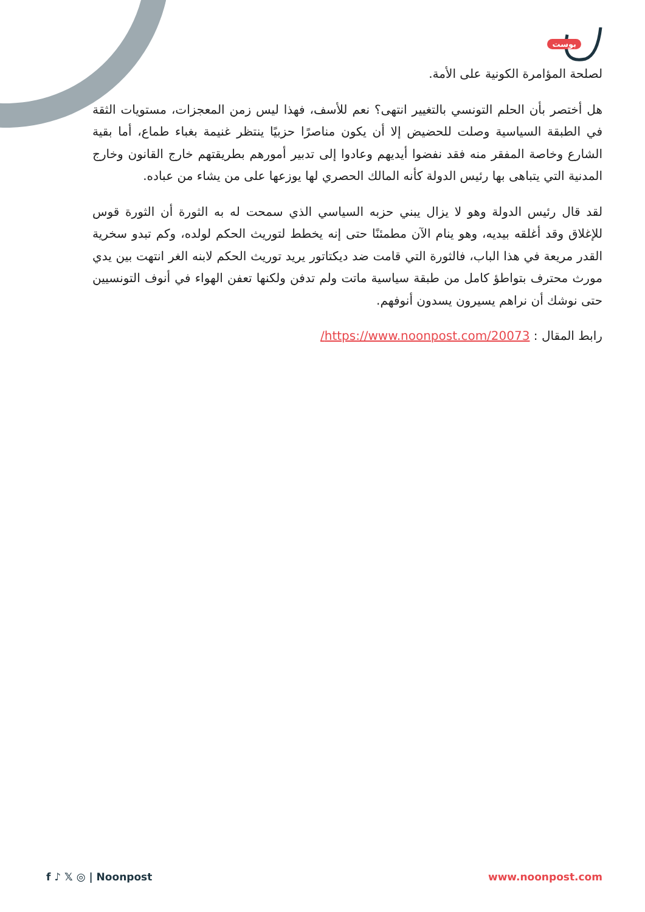بوست
لصلحة المؤامرة الكونية على الأمة.
هل أختصر بأن الحلم التونسي بالتغيير انتهى؟ نعم للأسف، فهذا ليس زمن المعجزات، مستويات الثقة في الطبقة السياسية وصلت للحضيض إلا أن يكون مناصرًا حزبيًا ينتظر غنيمة بغباء طماع، أما بقية الشارع وخاصة المفقر منه فقد نفضوا أيديهم وعادوا إلى تدبير أمورهم بطريقتهم خارج القانون وخارج المدنية التي يتباهى بها رئيس الدولة كأنه المالك الحصري لها يوزعها على من يشاء من عباده.
لقد قال رئيس الدولة وهو لا يزال يبني حزبه السياسي الذي سمحت له به الثورة أن الثورة قوس للإغلاق وقد أغلقه بيديه، وهو ينام الآن مطمئنًا حتى إنه يخطط لتوريث الحكم لولده، وكم تبدو سخرية القدر مريعة في هذا الباب، فالثورة التي قامت ضد ديكتاتور يريد توريث الحكم لابنه الغر انتهت بين يدي مورث محترف بتواطؤ كامل من طبقة سياسية ماتت ولم تدفن ولكنها تعفن الهواء في أنوف التونسيين حتى نوشك أن نراهم يسيرون يسدون أنوفهم.
رابط المقال : https://www.noonpost.com/20073/
f ♪ 𝕏 ◎ | Noonpost www.noonpost.com